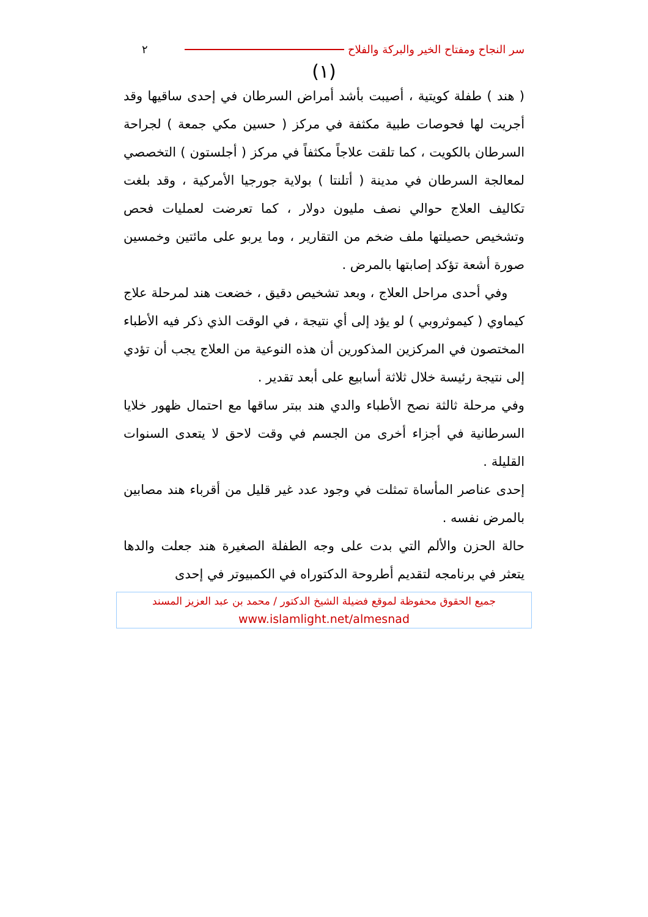سر النجاح ومفتاح الخير والبركة والفلاح ٢
(١)
( هند ) طفلة كويتية ، أصيبت بأشد أمراض السرطان في إحدى ساقيها وقد أجريت لها فحوصات طبية مكثفة في مركز ( حسين مكي جمعة ) لجراحة السرطان بالكويت ، كما تلقت علاجاً مكثفاً في مركز ( أجلستون ) التخصصي لمعالجة السرطان في مدينة ( أتلنتا ) بولاية جورجيا الأمركية ، وقد بلغت تكاليف العلاج حوالي نصف مليون دولار ، كما تعرضت لعمليات فحص وتشخيص حصيلتها ملف ضخم من التقارير ، وما يربو على مائتين وخمسين صورة أشعة تؤكد إصابتها بالمرض .
وفي أحدى مراحل العلاج ، وبعد تشخيص دقيق ، خضعت هند لمرحلة علاج كيماوي ( كيموثروبي ) لو يؤد إلى أي نتيجة ، في الوقت الذي ذكر فيه الأطباء المختصون في المركزين المذكورين أن هذه النوعية من العلاج يجب أن تؤدي إلى نتيجة رئيسة خلال ثلاثة أسابيع على أبعد تقدير .
وفي مرحلة ثالثة نصح الأطباء والدي هند ببتر ساقها مع احتمال ظهور خلايا السرطانية في أجزاء أخرى من الجسم في وقت لاحق لا يتعدى السنوات القليلة .
إحدى عناصر المأساة تمثلت في وجود عدد غير قليل من أقرباء هند مصابين بالمرض نفسه .
حالة الحزن والألم التي بدت على وجه الطفلة الصغيرة هند جعلت والدها يتعثر في برنامجه لتقديم أطروحة الدكتوراه في الكمبيوتر في إحدى
جميع الحقوق محفوظة لموقع فضيلة الشيخ الدكتور / محمد بن عبد العزيز المسند
www.islamlight.net/almesnad